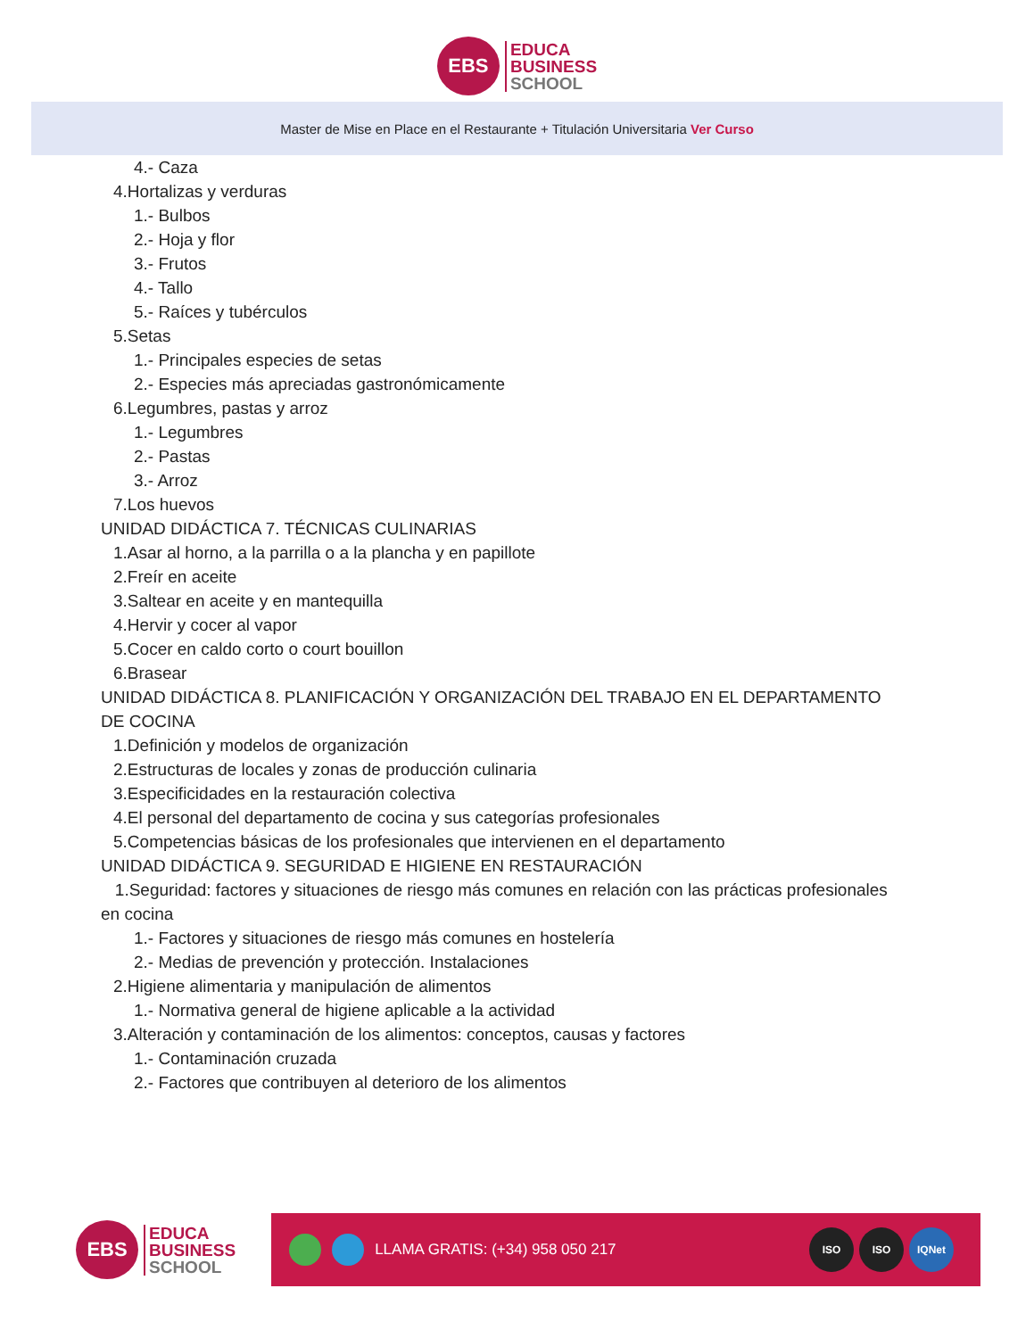EBS
EDUCA
BUSINESS
SCHOOL
Master de Mise en Place en el Restaurante + Titulación Universitaria Ver Curso
4.- Caza
4.Hortalizas y verduras
1.- Bulbos
2.- Hoja y flor
3.- Frutos
4.- Tallo
5.- Raíces y tubérculos
5.Setas
1.- Principales especies de setas
2.- Especies más apreciadas gastronómicamente
6.Legumbres, pastas y arroz
1.- Legumbres
2.- Pastas
3.- Arroz
7.Los huevos
UNIDAD DIDÁCTICA 7. TÉCNICAS CULINARIAS
1.Asar al horno, a la parrilla o a la plancha y en papillote
2.Freír en aceite
3.Saltear en aceite y en mantequilla
4.Hervir y cocer al vapor
5.Cocer en caldo corto o court bouillon
6.Brasear
UNIDAD DIDÁCTICA 8. PLANIFICACIÓN Y ORGANIZACIÓN DEL TRABAJO EN EL DEPARTAMENTO DE COCINA
1.Definición y modelos de organización
2.Estructuras de locales y zonas de producción culinaria
3.Especificidades en la restauración colectiva
4.El personal del departamento de cocina y sus categorías profesionales
5.Competencias básicas de los profesionales que intervienen en el departamento
UNIDAD DIDÁCTICA 9. SEGURIDAD E HIGIENE EN RESTAURACIÓN
1.Seguridad: factores y situaciones de riesgo más comunes en relación con las prácticas profesionales en cocina
1.- Factores y situaciones de riesgo más comunes en hostelería
2.- Medias de prevención y protección. Instalaciones
2.Higiene alimentaria y manipulación de alimentos
1.- Normativa general de higiene aplicable a la actividad
3.Alteración y contaminación de los alimentos: conceptos, causas y factores
1.- Contaminación cruzada
2.- Factores que contribuyen al deterioro de los alimentos
EBS
EDUCA
BUSINESS
SCHOOL
LLAMA GRATIS: (+34) 958 050 217
ISO ISO IQNet